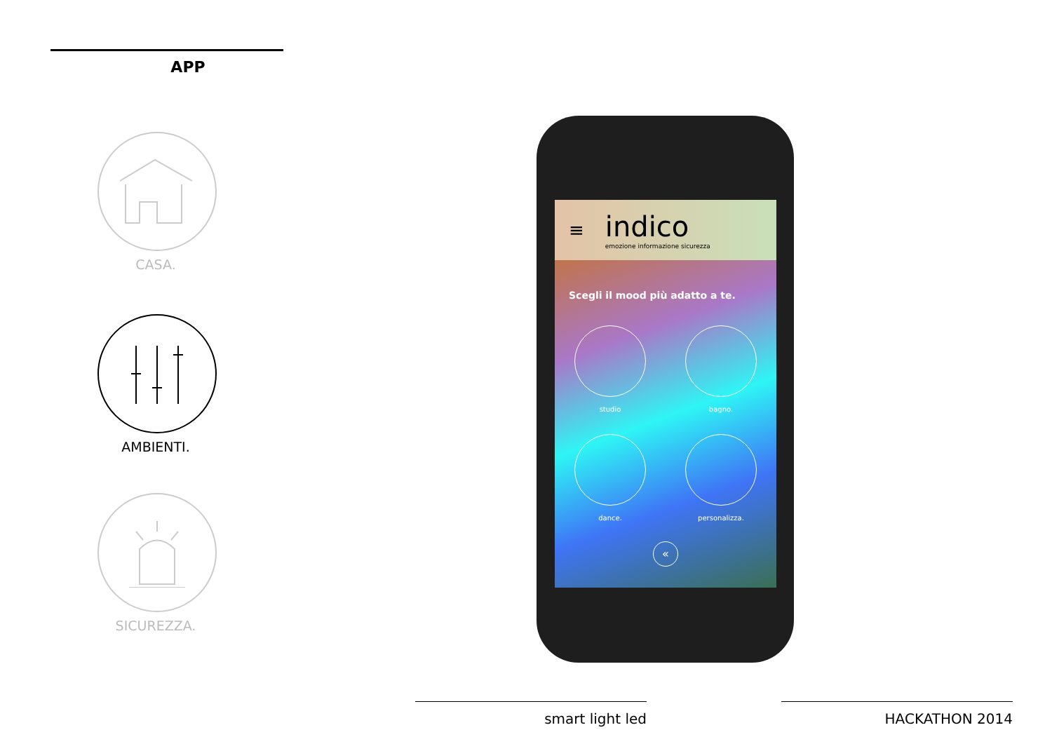APP
CASA.
AMBIENTI.
SICUREZZA.
≡
indico
emozione informazione sicurezza
Scegli il mood più adatto a te.
studio
bagno.
dance.
personalizza.
«
smart light led HACKATHON 2014